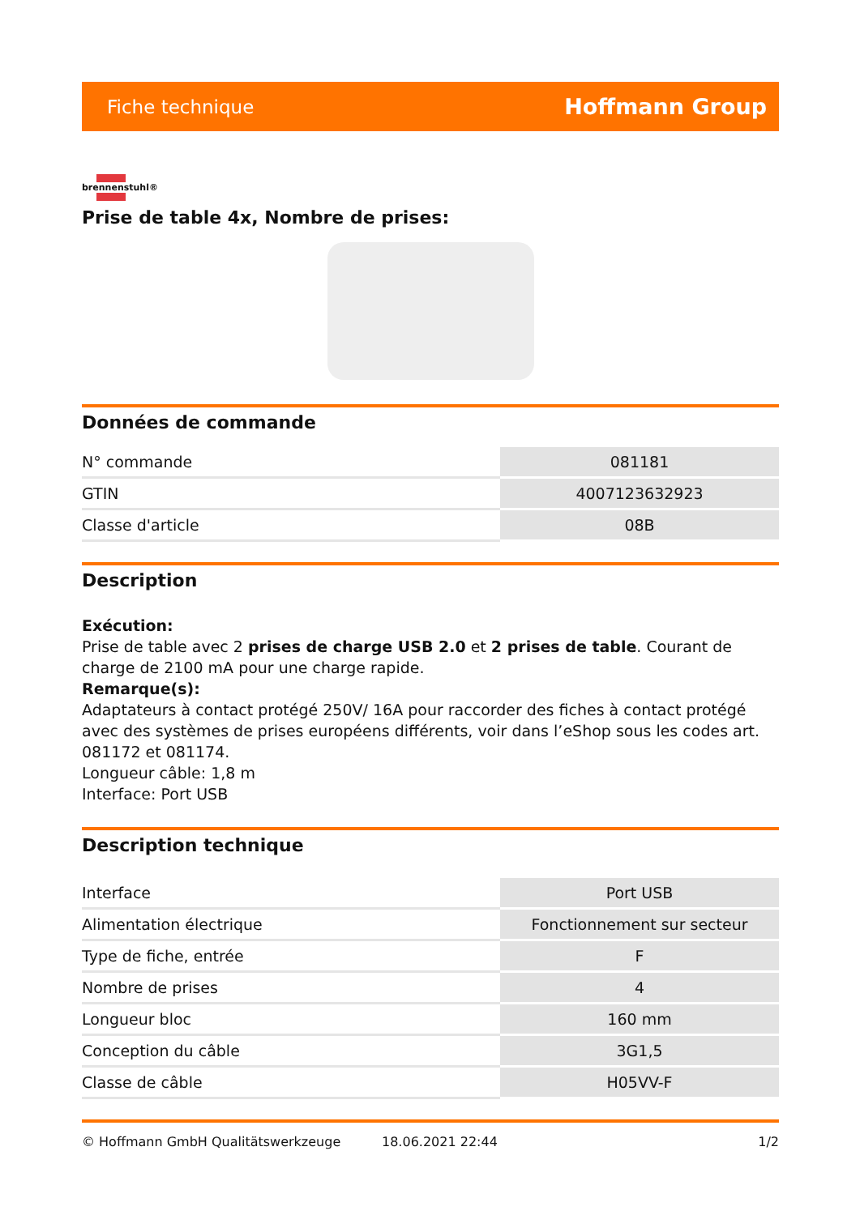Fiche technique Hoffmann Group
brennenstuhl®
Prise de table 4x, Nombre de prises:
Données de commande
| N° commande | 081181 |
| GTIN | 4007123632923 |
| Classe d'article | 08B |
Description
Exécution:
Prise de table avec 2 prises de charge USB 2.0 et 2 prises de table. Courant de charge de 2100 mA pour une charge rapide.
Remarque(s):
Adaptateurs à contact protégé 250V/ 16A pour raccorder des fiches à contact protégé avec des systèmes de prises européens différents, voir dans l’eShop sous les codes art. 081172 et 081174.
Longueur câble: 1,8 m
Interface: Port USB
Description technique
| Interface | Port USB |
| Alimentation électrique | Fonctionnement sur secteur |
| Type de fiche, entrée | F |
| Nombre de prises | 4 |
| Longueur bloc | 160 mm |
| Conception du câble | 3G1,5 |
| Classe de câble | H05VV-F |
© Hoffmann GmbH Qualitätswerkzeuge 18.06.2021 22:44 1/2